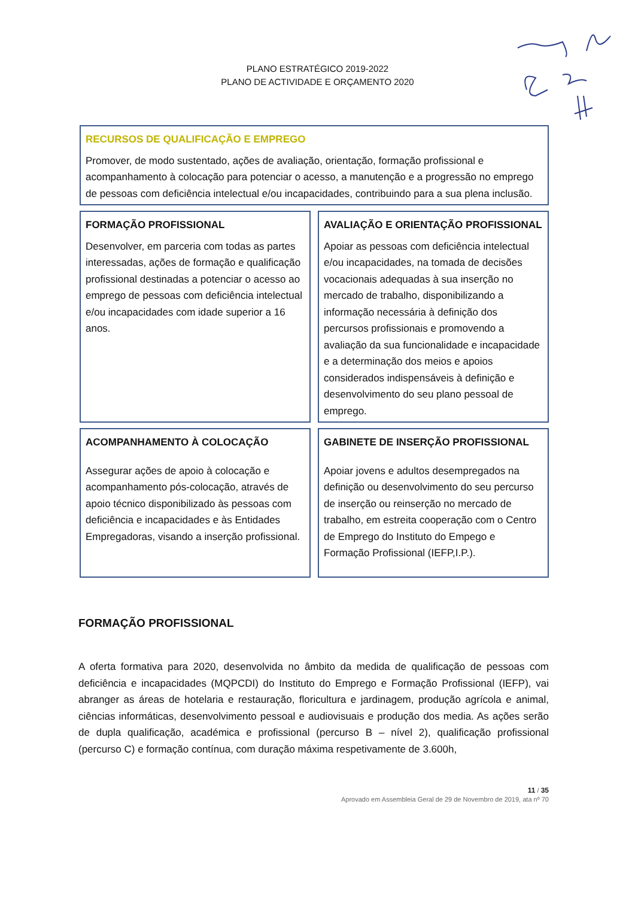PLANO ESTRATÉGICO 2019-2022
PLANO DE ACTIVIDADE E ORÇAMENTO 2020
RECURSOS DE QUALIFICAÇÃO E EMPREGO
Promover, de modo sustentado, ações de avaliação, orientação, formação profissional e acompanhamento à colocação para potenciar o acesso, a manutenção e a progressão no emprego de pessoas com deficiência intelectual e/ou incapacidades, contribuindo para a sua plena inclusão.
FORMAÇÃO PROFISSIONAL
Desenvolver, em parceria com todas as partes interessadas, ações de formação e qualificação profissional destinadas a potenciar o acesso ao emprego de pessoas com deficiência intelectual e/ou incapacidades com idade superior a 16 anos.
AVALIAÇÃO E ORIENTAÇÃO PROFISSIONAL
Apoiar as pessoas com deficiência intelectual e/ou incapacidades, na tomada de decisões vocacionais adequadas à sua inserção no mercado de trabalho, disponibilizando a informação necessária à definição dos percursos profissionais e promovendo a avaliação da sua funcionalidade e incapacidade e a determinação dos meios e apoios considerados indispensáveis à definição e desenvolvimento do seu plano pessoal de emprego.
ACOMPANHAMENTO À COLOCAÇÃO
Assegurar ações de apoio à colocação e acompanhamento pós-colocação, através de apoio técnico disponibilizado às pessoas com deficiência e incapacidades e às Entidades Empregadoras, visando a inserção profissional.
GABINETE DE INSERÇÃO PROFISSIONAL
Apoiar jovens e adultos desempregados na definição ou desenvolvimento do seu percurso de inserção ou reinserção no mercado de trabalho, em estreita cooperação com o Centro de Emprego do Instituto do Empego e Formação Profissional (IEFP,I.P.).
FORMAÇÃO PROFISSIONAL
A oferta formativa para 2020, desenvolvida no âmbito da medida de qualificação de pessoas com deficiência e incapacidades (MQPCDI) do Instituto do Emprego e Formação Profissional (IEFP), vai abranger as áreas de hotelaria e restauração, floricultura e jardinagem, produção agrícola e animal, ciências informáticas, desenvolvimento pessoal e audiovisuais e produção dos media. As ações serão de dupla qualificação, académica e profissional (percurso B – nível 2), qualificação profissional (percurso C) e formação contínua, com duração máxima respetivamente de 3.600h,
11 / 35
Aprovado em Assembleia Geral de 29 de Novembro de 2019, ata nº 70